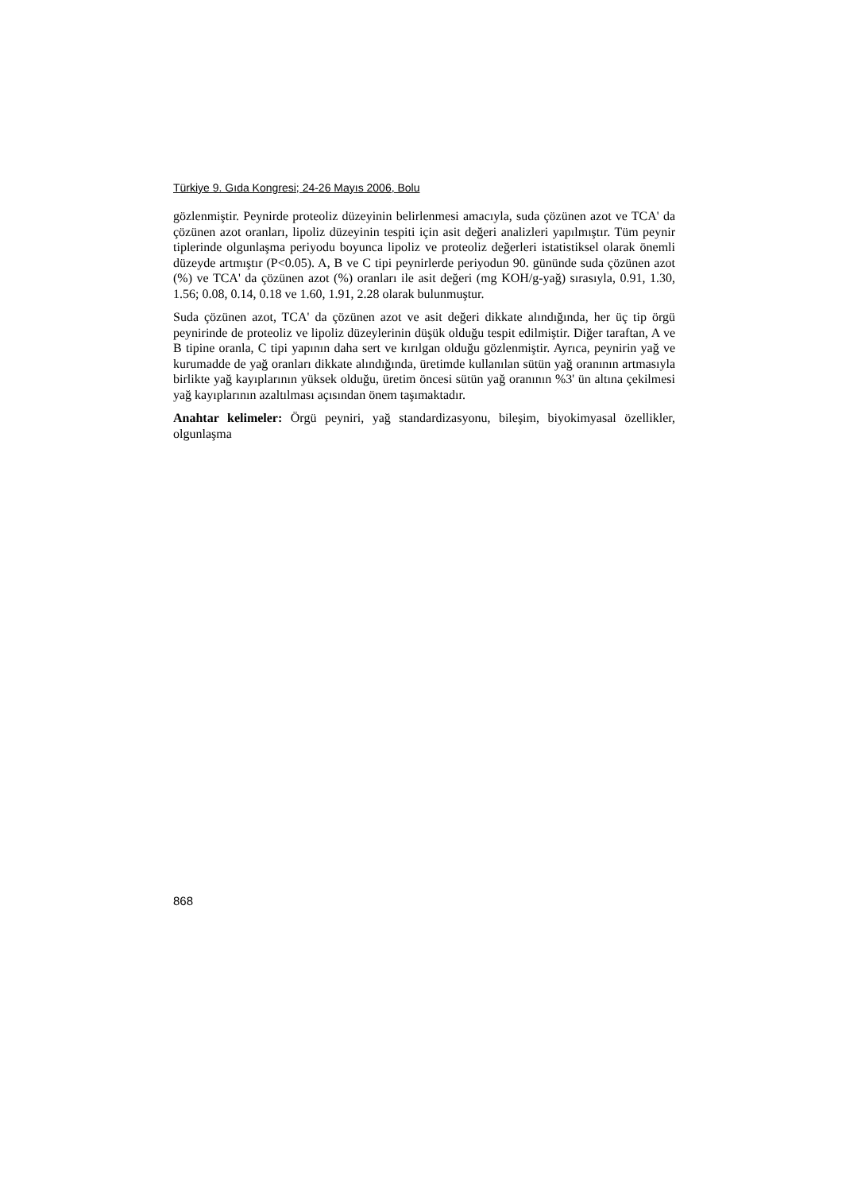Türkiye 9. Gıda Kongresi; 24-26 Mayıs 2006, Bolu
gözlenmiştir. Peynirde proteoliz düzeyinin belirlenmesi amacıyla, suda çözünen azot ve TCA' da çözünen azot oranları, lipoliz düzeyinin tespiti için asit değeri analizleri yapılmıştır. Tüm peynir tiplerinde olgunlaşma periyodu boyunca lipoliz ve proteoliz değerleri istatistiksel olarak önemli düzeyde artmıştır (P<0.05). A, B ve C tipi peynirlerde periyodun 90. gününde suda çözünen azot (%) ve TCA' da çözünen azot (%) oranları ile asit değeri (mg KOH/g-yağ) sırasıyla, 0.91, 1.30, 1.56; 0.08, 0.14, 0.18 ve 1.60, 1.91, 2.28 olarak bulunmuştur.
Suda çözünen azot, TCA' da çözünen azot ve asit değeri dikkate alındığında, her üç tip örgü peynirinde de proteoliz ve lipoliz düzeylerinin düşük olduğu tespit edilmiştir. Diğer taraftan, A ve B tipine oranla, C tipi yapının daha sert ve kırılgan olduğu gözlenmiştir. Ayrıca, peynirin yağ ve kurumadde de yağ oranları dikkate alındığında, üretimde kullanılan sütün yağ oranının artmasıyla birlikte yağ kayıplarının yüksek olduğu, üretim öncesi sütün yağ oranının %3' ün altına çekilmesi yağ kayıplarının azaltılması açısından önem taşımaktadır.
Anahtar kelimeler: Örgü peyniri, yağ standardizasyonu, bileşim, biyokimyasal özellikler, olgunlaşma
868